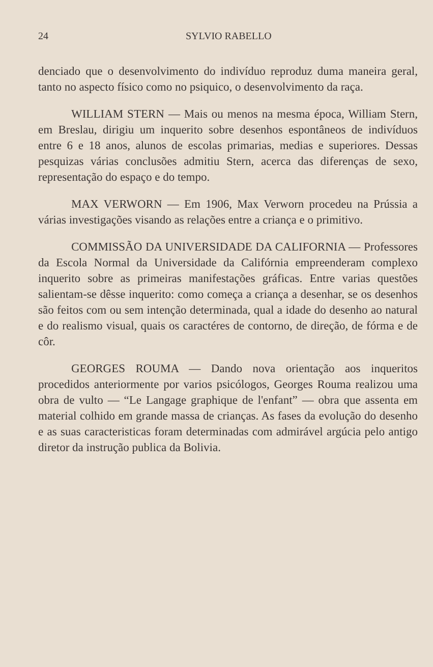24 SYLVIO RABELLO
denciado que o desenvolvimento do indivíduo reproduz duma maneira geral, tanto no aspecto físico como no psiquico, o desenvolvimento da raça.
WILLIAM STERN — Mais ou menos na mesma época, William Stern, em Breslau, dirigiu um inquerito sobre desenhos espontâneos de indivíduos entre 6 e 18 anos, alunos de escolas primarias, medias e superiores. Dessas pesquizas várias conclusões admitiu Stern, acerca das diferenças de sexo, representação do espaço e do tempo.
MAX VERWORN — Em 1906, Max Verworn procedeu na Prússia a várias investigações visando as relações entre a criança e o primitivo.
COMMISSÃO DA UNIVERSIDADE DA CALIFORNIA — Professores da Escola Normal da Universidade da Califórnia empreenderam complexo inquerito sobre as primeiras manifestações gráficas. Entre varias questões salientam-se dêsse inquerito: como começa a criança a desenhar, se os desenhos são feitos com ou sem intenção determinada, qual a idade do desenho ao natural e do realismo visual, quais os caractéres de contorno, de direção, de fórma e de côr.
GEORGES ROUMA — Dando nova orientação aos inqueritos procedidos anteriormente por varios psicólogos, Georges Rouma realizou uma obra de vulto — “Le Langage graphique de l'enfant” — obra que assenta em material colhido em grande massa de crianças. As fases da evolução do desenho e as suas caracteristicas foram determinadas com admirável argúcia pelo antigo diretor da instrução publica da Bolivia.